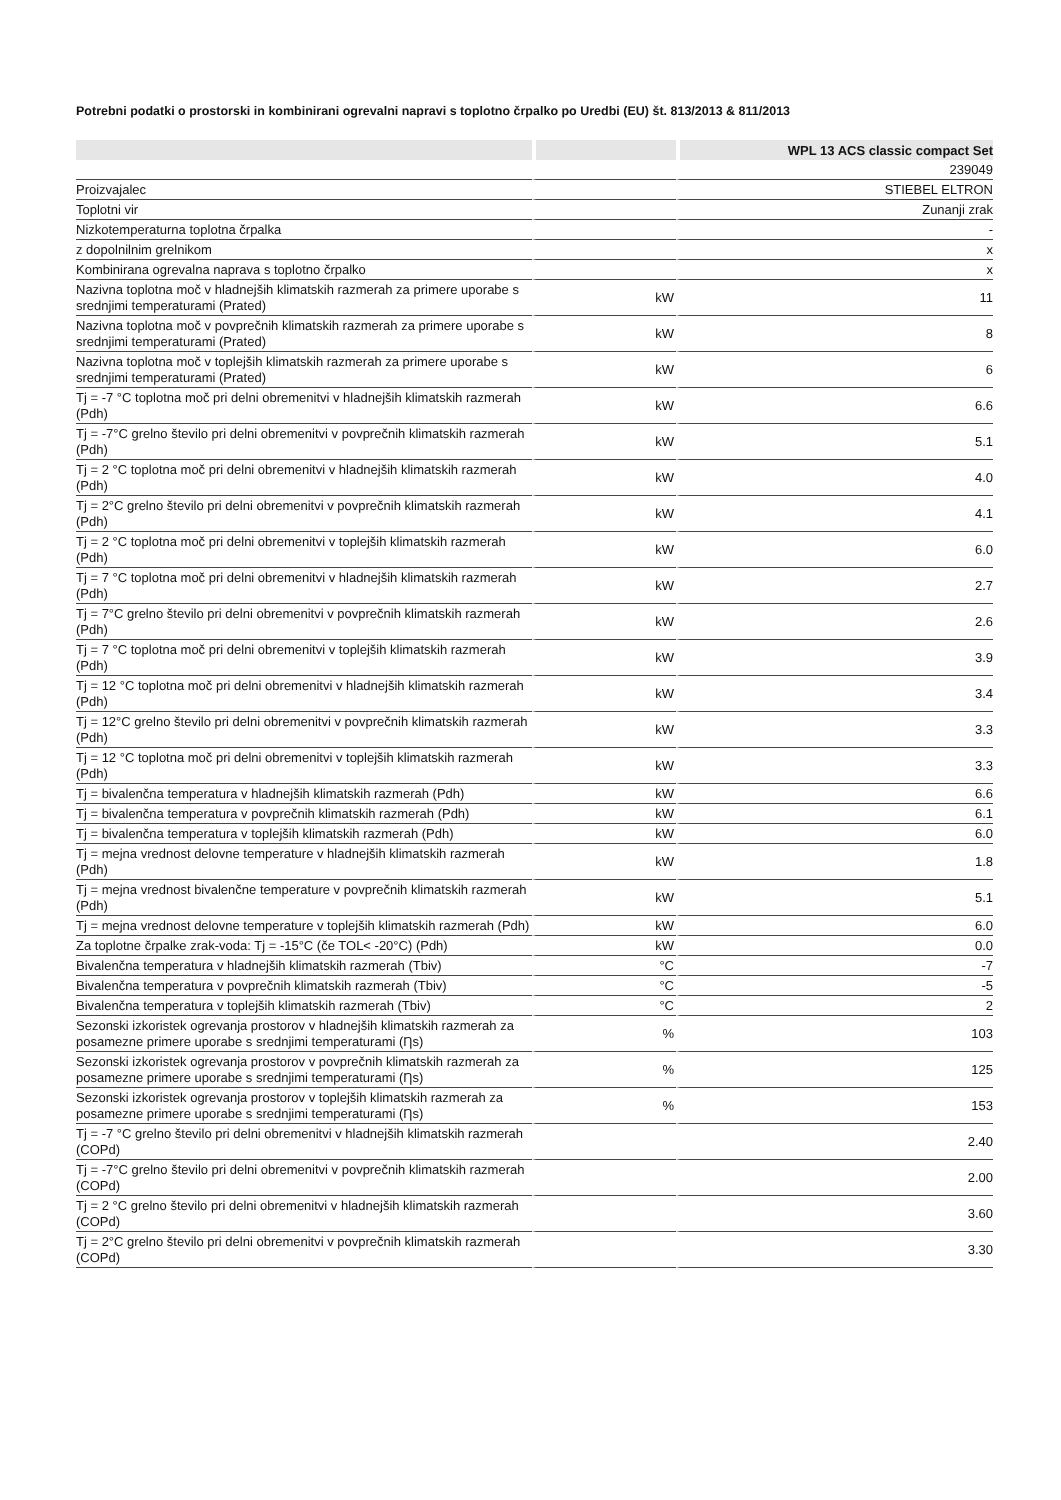Potrebni podatki o prostorski in kombinirani ogrevalni napravi s toplotno črpalko po Uredbi (EU) št. 813/2013 & 811/2013
| | | WPL 13 ACS classic compact Set |
| --- | --- | --- |
| | | 239049 |
| Proizvajalec | | STIEBEL ELTRON |
| Toplotni vir | | Zunanji zrak |
| Nizkotemperaturna toplotna črpalka | | - |
| z dopolnilnim grelnikom | | x |
| Kombinirana ogrevalna naprava s toplotno črpalko | | x |
| Nazivna toplotna moč v hladnejših klimatskih razmerah za primere uporabe s srednjimi temperaturami (Prated) | kW | 11 |
| Nazivna toplotna moč v povprečnih klimatskih razmerah za primere uporabe s srednjimi temperaturami (Prated) | kW | 8 |
| Nazivna toplotna moč v toplejših klimatskih razmerah za primere uporabe s srednjimi temperaturami (Prated) | kW | 6 |
| Tj = -7 °C toplotna moč pri delni obremenitvi v hladnejših klimatskih razmerah (Pdh) | kW | 6.6 |
| Tj = -7°C grelno število pri delni obremenitvi v povprečnih klimatskih razmerah (Pdh) | kW | 5.1 |
| Tj = 2 °C toplotna moč pri delni obremenitvi v hladnejših klimatskih razmerah (Pdh) | kW | 4.0 |
| Tj = 2°C grelno število pri delni obremenitvi v povprečnih klimatskih razmerah (Pdh) | kW | 4.1 |
| Tj = 2 °C toplotna moč pri delni obremenitvi v toplejših klimatskih razmerah (Pdh) | kW | 6.0 |
| Tj = 7 °C toplotna moč pri delni obremenitvi v hladnejših klimatskih razmerah (Pdh) | kW | 2.7 |
| Tj = 7°C grelno število pri delni obremenitvi v povprečnih klimatskih razmerah (Pdh) | kW | 2.6 |
| Tj = 7 °C toplotna moč pri delni obremenitvi v toplejših klimatskih razmerah (Pdh) | kW | 3.9 |
| Tj = 12 °C toplotna moč pri delni obremenitvi v hladnejših klimatskih razmerah (Pdh) | kW | 3.4 |
| Tj = 12°C grelno število pri delni obremenitvi v povprečnih klimatskih razmerah (Pdh) | kW | 3.3 |
| Tj = 12 °C toplotna moč pri delni obremenitvi v toplejših klimatskih razmerah (Pdh) | kW | 3.3 |
| Tj = bivalenčna temperatura v hladnejših klimatskih razmerah (Pdh) | kW | 6.6 |
| Tj = bivalenčna temperatura v povprečnih klimatskih razmerah (Pdh) | kW | 6.1 |
| Tj = bivalenčna temperatura v toplejših klimatskih razmerah (Pdh) | kW | 6.0 |
| Tj = mejna vrednost delovne temperature v hladnejših klimatskih razmerah (Pdh) | kW | 1.8 |
| Tj = mejna vrednost bivalenčne temperature v povprečnih klimatskih razmerah (Pdh) | kW | 5.1 |
| Tj = mejna vrednost delovne temperature v toplejših klimatskih razmerah (Pdh) | kW | 6.0 |
| Za toplotne črpalke zrak-voda: Tj = -15°C (če TOL< -20°C) (Pdh) | kW | 0.0 |
| Bivalenčna temperatura v hladnejših klimatskih razmerah (Tbiv) | °C | -7 |
| Bivalenčna temperatura v povprečnih klimatskih razmerah (Tbiv) | °C | -5 |
| Bivalenčna temperatura v toplejših klimatskih razmerah (Tbiv) | °C | 2 |
| Sezonski izkoristek ogrevanja prostorov v hladnejših klimatskih razmerah za posamezne primere uporabe s srednjimi temperaturami (Ƞs) | % | 103 |
| Sezonski izkoristek ogrevanja prostorov v povprečnih klimatskih razmerah za posamezne primere uporabe s srednjimi temperaturami (Ƞs) | % | 125 |
| Sezonski izkoristek ogrevanja prostorov v toplejših klimatskih razmerah za posamezne primere uporabe s srednjimi temperaturami (Ƞs) | % | 153 |
| Tj = -7 °C grelno število pri delni obremenitvi v hladnejših klimatskih razmerah (COPd) | | 2.40 |
| Tj = -7°C grelno število pri delni obremenitvi v povprečnih klimatskih razmerah (COPd) | | 2.00 |
| Tj = 2 °C grelno število pri delni obremenitvi v hladnejših klimatskih razmerah (COPd) | | 3.60 |
| Tj = 2°C grelno število pri delni obremenitvi v povprečnih klimatskih razmerah (COPd) | | 3.30 |